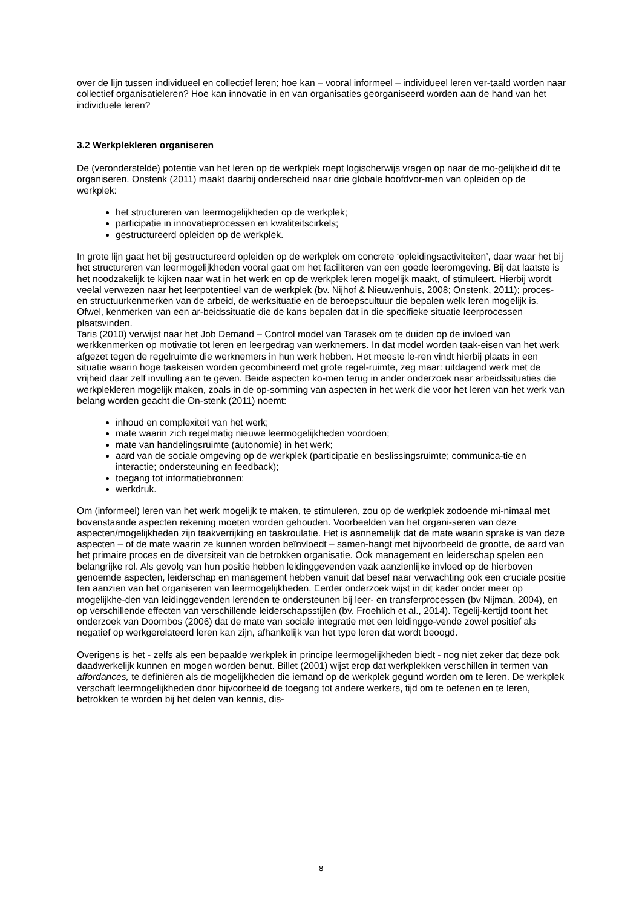over de lijn tussen individueel en collectief leren; hoe kan – vooral informeel – individueel leren ver-taald worden naar collectief organisatieleren? Hoe kan innovatie in en van organisaties georganiseerd worden aan de hand van het individuele leren?
3.2 Werkplekleren organiseren
De (veronderstelde) potentie van het leren op de werkplek roept logischerwijs vragen op naar de mo-gelijkheid dit te organiseren. Onstenk (2011) maakt daarbij onderscheid naar drie globale hoofdvor-men van opleiden op de werkplek:
het structureren van leermogelijkheden op de werkplek;
participatie in innovatieprocessen en kwaliteitscirkels;
gestructureerd opleiden op de werkplek.
In grote lijn gaat het bij gestructureerd opleiden op de werkplek om concrete ‘opleidingsactiviteiten’, daar waar het bij het structureren van leermogelijkheden vooral gaat om het faciliteren van een goede leeromgeving. Bij dat laatste is het noodzakelijk te kijken naar wat in het werk en op de werkplek leren mogelijk maakt, of stimuleert. Hierbij wordt veelal verwezen naar het leerpotentieel van de werkplek (bv. Nijhof & Nieuwenhuis, 2008; Onstenk, 2011); proces- en structuurkenmerken van de arbeid, de werksituatie en de beroepscultuur die bepalen welk leren mogelijk is. Ofwel, kenmerken van een ar-beidssituatie die de kans bepalen dat in die specifieke situatie leerprocessen plaatsvinden.
Taris (2010) verwijst naar het Job Demand – Control model van Tarasek om te duiden op de invloed van werkkenmerken op motivatie tot leren en leergedrag van werknemers. In dat model worden taak-eisen van het werk afgezet tegen de regelruimte die werknemers in hun werk hebben. Het meeste le-ren vindt hierbij plaats in een situatie waarin hoge taakeisen worden gecombineerd met grote regel-ruimte, zeg maar: uitdagend werk met de vrijheid daar zelf invulling aan te geven. Beide aspecten ko-men terug in ander onderzoek naar arbeidssituaties die werkplekleren mogelijk maken, zoals in de op-somming van aspecten in het werk die voor het leren van het werk van belang worden geacht die On-stenk (2011) noemt:
inhoud en complexiteit van het werk;
mate waarin zich regelmatig nieuwe leermogelijkheden voordoen;
mate van handelingsruimte (autonomie) in het werk;
aard van de sociale omgeving op de werkplek (participatie en beslissingsruimte; communica-tie en interactie; ondersteuning en feedback);
toegang tot informatiebronnen;
werkdruk.
Om (informeel) leren van het werk mogelijk te maken, te stimuleren, zou op de werkplek zodoende mi-nimaal met bovenstaande aspecten rekening moeten worden gehouden. Voorbeelden van het organi-seren van deze aspecten/mogelijkheden zijn taakverrijking en taakroulatie. Het is aannemelijk dat de mate waarin sprake is van deze aspecten – of de mate waarin ze kunnen worden beïnvloedt – samen-hangt met bijvoorbeeld de grootte, de aard van het primaire proces en de diversiteit van de betrokken organisatie. Ook management en leiderschap spelen een belangrijke rol. Als gevolg van hun positie hebben leidinggevenden vaak aanzienlijke invloed op de hierboven genoemde aspecten, leiderschap en management hebben vanuit dat besef naar verwachting ook een cruciale positie ten aanzien van het organiseren van leermogelijkheden. Eerder onderzoek wijst in dit kader onder meer op mogelijkhe-den van leidinggevenden lerenden te ondersteunen bij leer- en transferprocessen (bv Nijman, 2004), en op verschillende effecten van verschillende leiderschapsstijlen (bv. Froehlich et al., 2014). Tegelij-kertijd toont het onderzoek van Doornbos (2006) dat de mate van sociale integratie met een leidingge-vende zowel positief als negatief op werkgerelateerd leren kan zijn, afhankelijk van het type leren dat wordt beoogd.
Overigens is het - zelfs als een bepaalde werkplek in principe leermogelijkheden biedt - nog niet zeker dat deze ook daadwerkelijk kunnen en mogen worden benut. Billet (2001) wijst erop dat werkplekken verschillen in termen van affordances, te definiëren als de mogelijkheden die iemand op de werkplek gegund worden om te leren. De werkplek verschaft leermogelijkheden door bijvoorbeeld de toegang tot andere werkers, tijd om te oefenen en te leren, betrokken te worden bij het delen van kennis, dis-
8